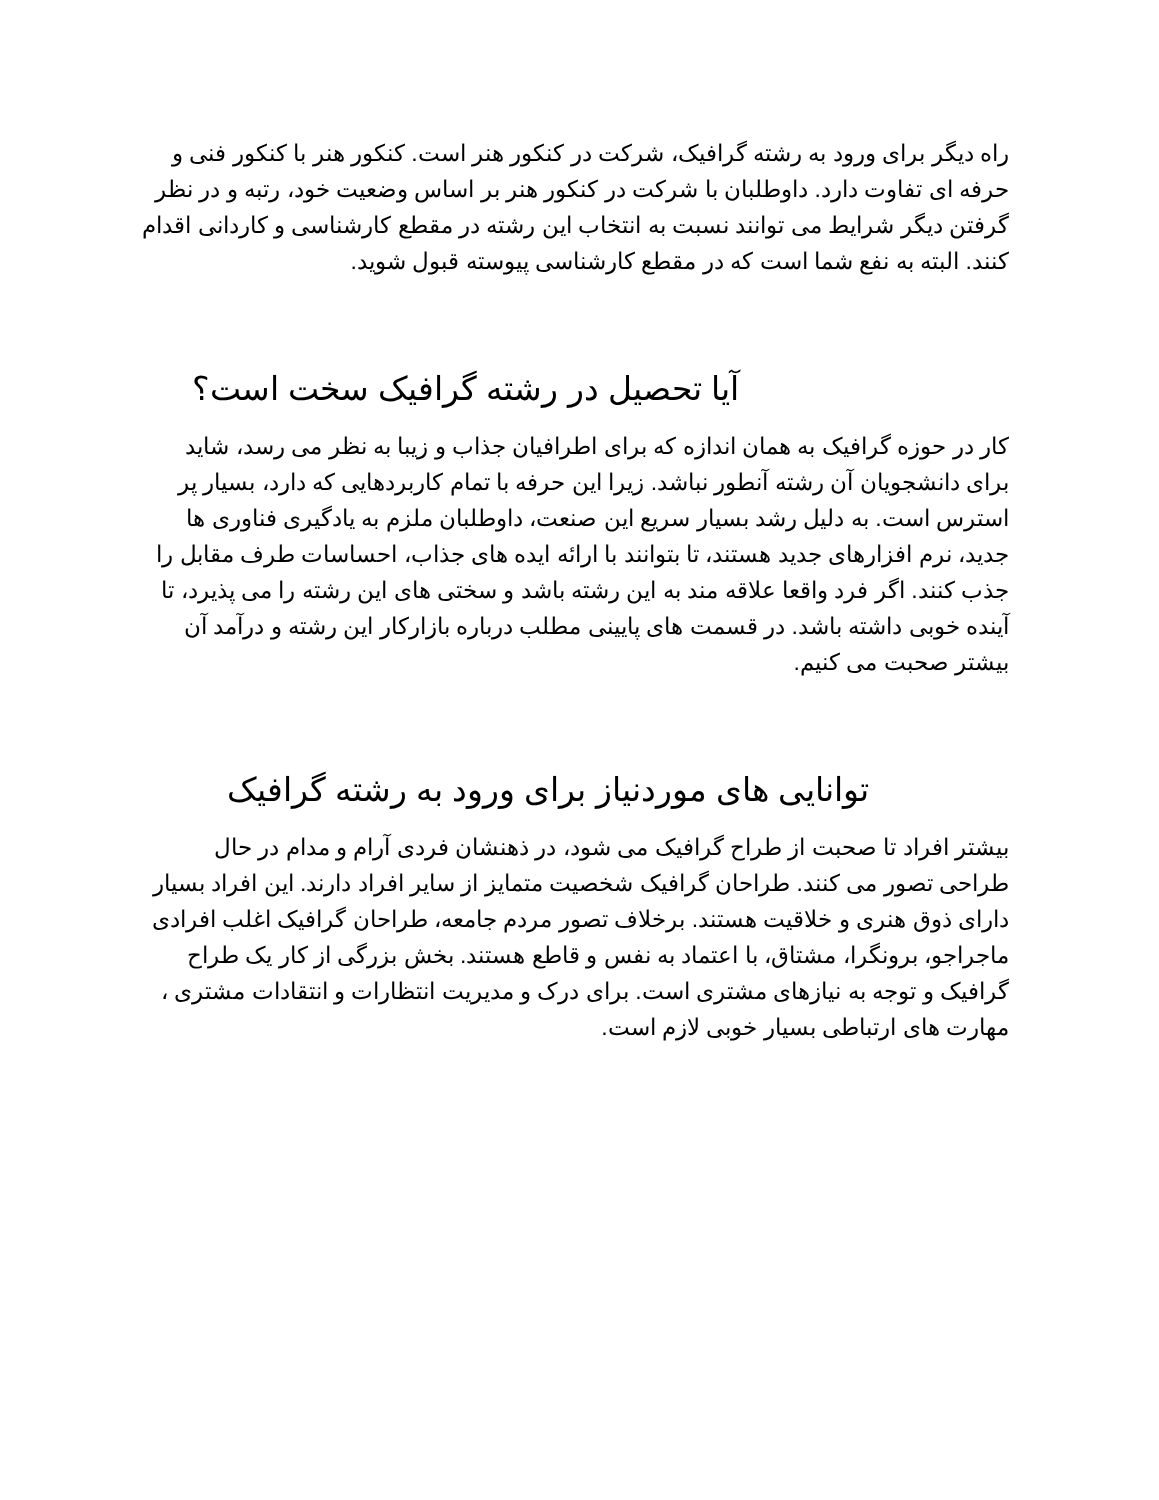راه دیگر برای ورود به رشته گرافیک، شرکت در کنکور هنر است. کنکور هنر با کنکور فنی و حرفه ای تفاوت دارد. داوطلبان با شرکت در کنکور هنر بر اساس وضعیت خود، رتبه و در نظر گرفتن دیگر شرایط می توانند نسبت به انتخاب این رشته در مقطع کارشناسی و کاردانی اقدام کنند. البته به نفع شما است که در مقطع کارشناسی پیوسته قبول شوید.
آیا تحصیل در رشته گرافیک سخت است؟
کار در حوزه گرافیک به همان اندازه که برای اطرافیان جذاب و زیبا به نظر می رسد، شاید برای دانشجویان آن رشته آنطور نباشد. زیرا این حرفه با تمام کاربردهایی که دارد، بسیار پر استرس است. به دلیل رشد بسیار سریع این صنعت، داوطلبان ملزم به یادگیری فناوری ها جدید، نرم افزارهای جدید هستند، تا بتوانند با ارائه ایده های جذاب، احساسات طرف مقابل را جذب کنند. اگر فرد واقعا علاقه مند به این رشته باشد و سختی های این رشته را می پذیرد، تا آینده خوبی داشته باشد. در قسمت های پایینی مطلب درباره بازارکار این رشته و درآمد آن بیشتر صحبت می کنیم.
توانایی های موردنیاز برای ورود به رشته گرافیک
بیشتر افراد تا صحبت از طراح گرافیک می شود، در ذهنشان فردی آرام و مدام در حال طراحی تصور می کنند. طراحان گرافیک شخصیت متمایز از سایر افراد دارند. این افراد بسیار دارای ذوق هنری و خلاقیت هستند. برخلاف تصور مردم جامعه، طراحان گرافیک اغلب افرادی ماجراجو، برونگرا، مشتاق، با اعتماد به نفس و قاطع هستند. بخش بزرگی از کار یک طراح گرافیک و توجه به نیازهای مشتری است. برای درک و مدیریت انتظارات و انتقادات مشتری ، مهارت های ارتباطی بسیار خوبی لازم است.